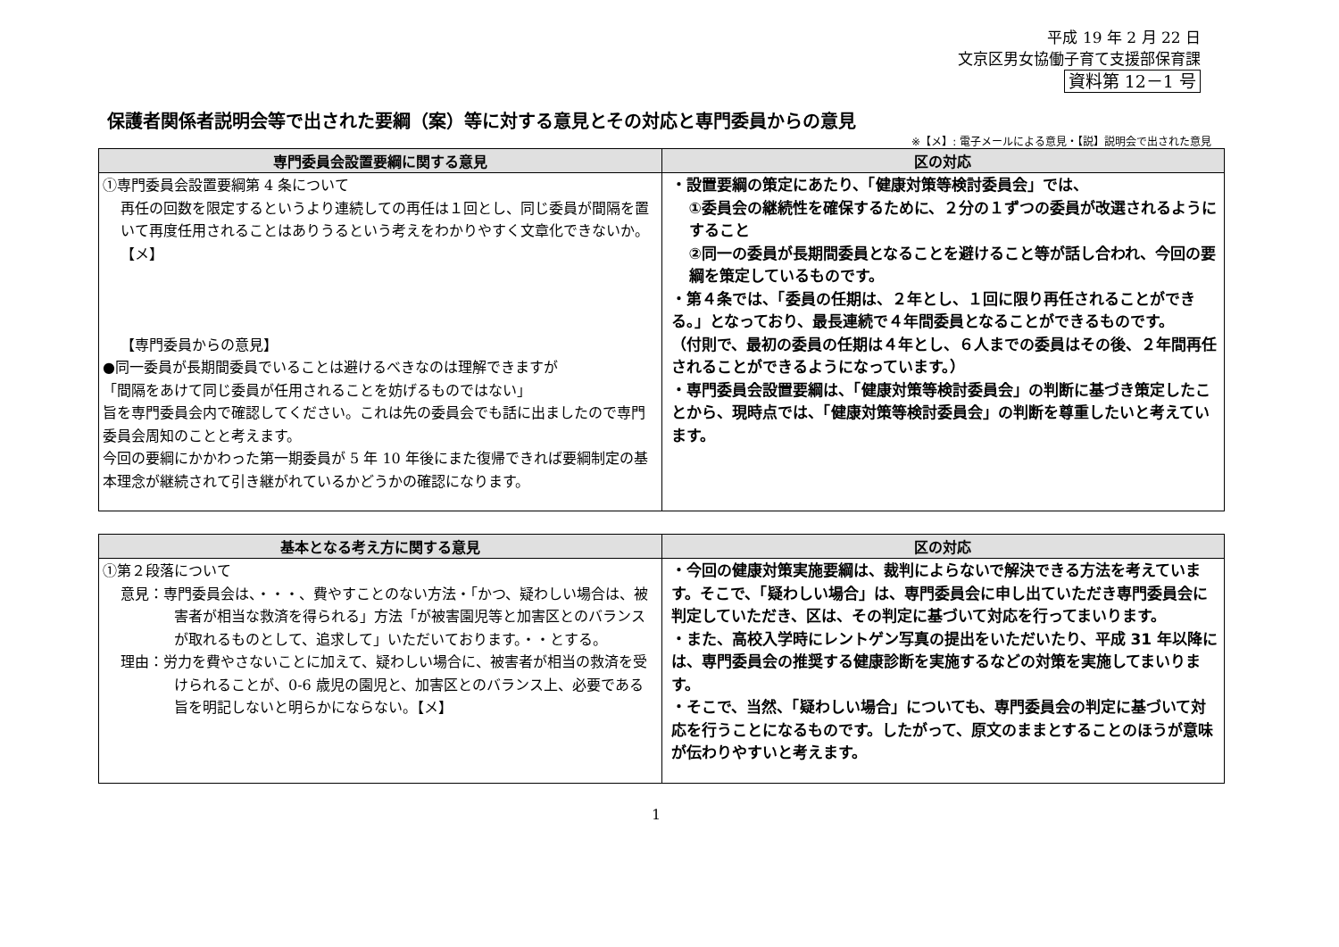平成 19 年 2 月 22 日
文京区男女協働子育て支援部保育課
資料第 12－1 号
保護者関係者説明会等で出された要綱（案）等に対する意見とその対応と専門委員からの意見
※【メ】: 電子メールによる意見・【説】説明会で出された意見
| 専門委員会設置要綱に関する意見 | 区の対応 |
| --- | --- |
| ①専門委員会設置要綱第 4 条について 再任の回数を限定するというより連続しての再任は１回とし、同じ委員が間隔を置いて再度任用されることはありうるという考えをわかりやすく文章化できないか。【メ】 【専門委員からの意見】 ●同一委員が長期間委員でいることは避けるべきなのは理解できますが 「間隔をあけて同じ委員が任用されることを妨げるものではない」 旨を専門委員会内で確認してください。これは先の委員会でも話に出ましたので専門委員会周知のことと考えます。 今回の要綱にかかわった第一期委員が 5 年 10 年後にまた復帰できれば要綱制定の基本理念が継続されて引き継がれているかどうかの確認になります。 | ・設置要綱の策定にあたり、「健康対策等検討委員会」では、 ①委員会の継続性を確保するために、２分の１ずつの委員が改選されるようにすること ②同一の委員が長期間委員となることを避けること等が話し合われ、今回の要綱を策定しているものです。 ・第４条では、「委員の任期は、２年とし、１回に限り再任されることができる。」となっており、最長連続で４年間委員となることができるものです。 （付則で、最初の委員の任期は４年とし、６人までの委員はその後、２年間再任されることができるようになっています。） ・専門委員会設置要綱は、「健康対策等検討委員会」の判断に基づき策定したことから、現時点では、「健康対策等検討委員会」の判断を尊重したいと考えています。 |
| 基本となる考え方に関する意見 | 区の対応 |
| --- | --- |
| ①第２段落について 意見：専門委員会は、・・・、費やすことのない方法・「かつ、疑わしい場合は、被害者が相当な救済を得られる」方法「が被害園児等と加害区とのバランスが取れるものとして、追求して」いただいております。・・とする。 理由：労力を費やさないことに加えて、疑わしい場合に、被害者が相当の救済を受けられることが、0-6 歳児の園児と、加害区とのバランス上、必要である旨を明記しないと明らかにならない。【メ】 | ・今回の健康対策実施要綱は、裁判によらないで解決できる方法を考えています。そこで、「疑わしい場合」は、専門委員会に申し出ていただき専門委員会に判定していただき、区は、その判定に基づいて対応を行ってまいります。 ・また、高校入学時にレントゲン写真の提出をいただいたり、平成 31 年以降には、専門委員会の推奨する健康診断を実施するなどの対策を実施してまいります。 ・そこで、当然、「疑わしい場合」についても、専門委員会の判定に基づいて対応を行うことになるものです。したがって、原文のままとすることのほうが意味が伝わりやすいと考えます。 |
1